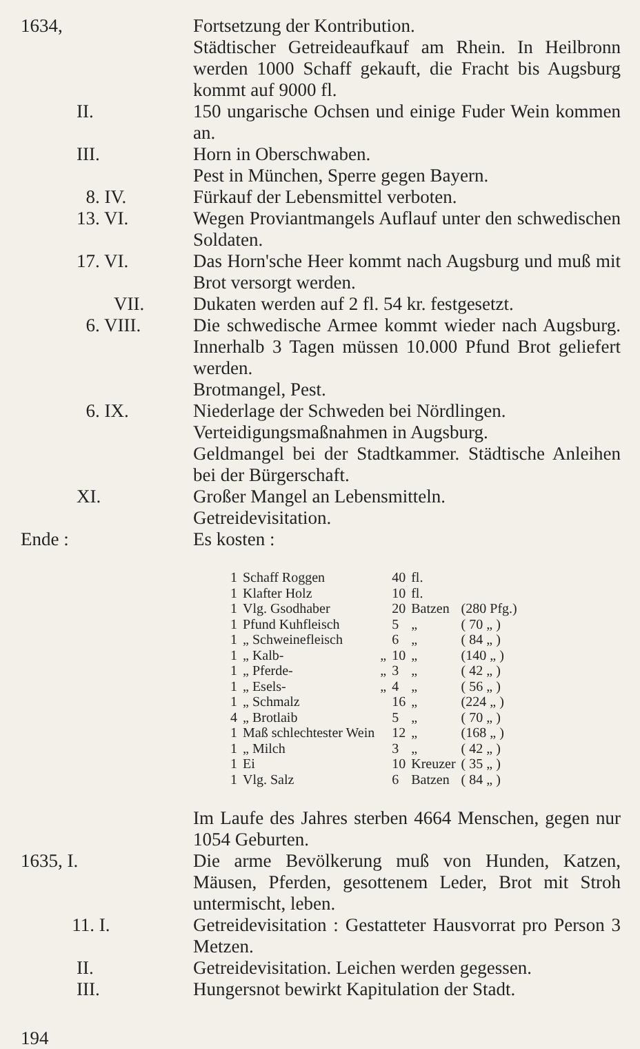1634, Fortsetzung der Kontribution.
Städtischer Getreideaufkauf am Rhein. In Heilbronn werden 1000 Schaff gekauft, die Fracht bis Augsburg kommt auf 9000 fl.
II. 150 ungarische Ochsen und einige Fuder Wein kommen an.
III. Horn in Oberschwaben.
Pest in München, Sperre gegen Bayern.
8. IV. Fürkauf der Lebensmittel verboten.
13. VI. Wegen Proviantmangels Auflauf unter den schwedischen Soldaten.
17. VI. Das Horn'sche Heer kommt nach Augsburg und muß mit Brot versorgt werden.
VII. Dukaten werden auf 2 fl. 54 kr. festgesetzt.
6. VIII. Die schwedische Armee kommt wieder nach Augsburg. Innerhalb 3 Tagen müssen 10.000 Pfund Brot geliefert werden.
Brotmangel, Pest.
6. IX. Niederlage der Schweden bei Nördlingen.
Verteidigungsmaßnahmen in Augsburg.
Geldmangel bei der Stadtkammer. Städtische Anleihen bei der Bürgerschaft.
XI. Großer Mangel an Lebensmitteln.
Getreidevisitation.
Ende : Es kosten :
| 1 | Schaff Roggen | | 40 | fl. | |
| 1 | Klafter Holz | | 10 | fl. | |
| 1 | Vlg. Gsodhaber | | 20 | Batzen | (280 Pfg.) |
| 1 | Pfund Kuhfleisch | | 5 | „ | ( 70 „ ) |
| 1 | „ Schweinefleisch | | 6 | „ | ( 84 „ ) |
| 1 | „ Kalb- | „ | 10 | „ | (140 „ ) |
| 1 | „ Pferde- | „ | 3 | „ | ( 42 „ ) |
| 1 | „ Esels- | „ | 4 | „ | ( 56 „ ) |
| 1 | „ Schmalz | | 16 | „ | (224 „ ) |
| 4 | „ Brotlaib | | 5 | „ | ( 70 „ ) |
| 1 | Maß schlechtester Wein | | 12 | „ | (168 „ ) |
| 1 | „ Milch | | 3 | „ | ( 42 „ ) |
| 1 | Ei | | 10 | Kreuzer | ( 35 „ ) |
| 1 | Vlg. Salz | | 6 | Batzen | ( 84 „ ) |
Im Laufe des Jahres sterben 4664 Menschen, gegen nur 1054 Geburten.
1635, I. Die arme Bevölkerung muß von Hunden, Katzen, Mäusen, Pferden, gesottenem Leder, Brot mit Stroh untermischt, leben.
11. I. Getreidevisitation : Gestatteter Hausvorrat pro Person 3 Metzen.
II. Getreidevisitation. Leichen werden gegessen.
III. Hungersnot bewirkt Kapitulation der Stadt.
194